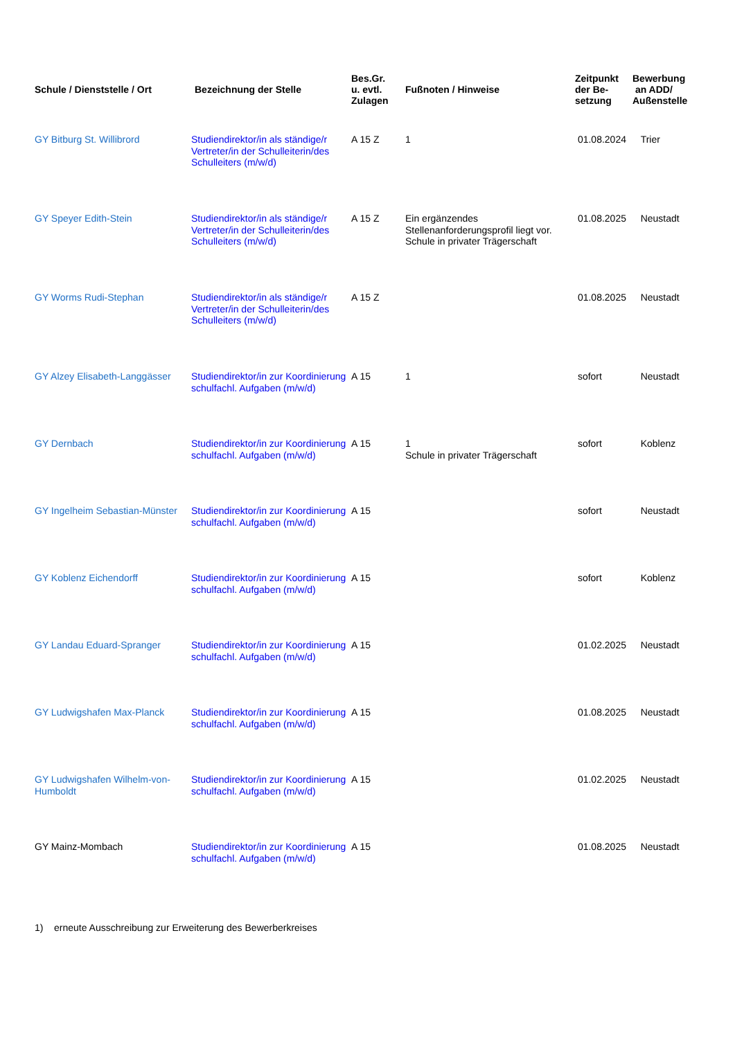| Schule / Dienststelle / Ort | Bezeichnung der Stelle | Bes.Gr. u. evtl. Zulagen | Fußnoten / Hinweise | Zeitpunkt der Be- setzung | Bewerbung an ADD/ Außenstelle |
| --- | --- | --- | --- | --- | --- |
| GY Bitburg St. Willibrord | Studiendirektor/in als ständige/r Vertreter/in der Schulleiterin/des Schulleiters (m/w/d) | A 15 Z | 1 | 01.08.2024 | Trier |
| GY Speyer Edith-Stein | Studiendirektor/in als ständige/r Vertreter/in der Schulleiterin/des Schulleiters (m/w/d) | A 15 Z | Ein ergänzendes Stellenanforderungsprofil liegt vor. Schule in privater Trägerschaft | 01.08.2025 | Neustadt |
| GY Worms Rudi-Stephan | Studiendirektor/in als ständige/r Vertreter/in der Schulleiterin/des Schulleiters (m/w/d) | A 15 Z | | 01.08.2025 | Neustadt |
| GY Alzey Elisabeth-Langgässer | Studiendirektor/in zur Koordinierung schulfachl. Aufgaben (m/w/d) | A 15 | 1 | sofort | Neustadt |
| GY Dernbach | Studiendirektor/in zur Koordinierung schulfachl. Aufgaben (m/w/d) | A 15 | 1 Schule in privater Trägerschaft | sofort | Koblenz |
| GY Ingelheim Sebastian-Münster | Studiendirektor/in zur Koordinierung schulfachl. Aufgaben (m/w/d) | A 15 | | sofort | Neustadt |
| GY Koblenz Eichendorff | Studiendirektor/in zur Koordinierung schulfachl. Aufgaben (m/w/d) | A 15 | | sofort | Koblenz |
| GY Landau Eduard-Spranger | Studiendirektor/in zur Koordinierung schulfachl. Aufgaben (m/w/d) | A 15 | | 01.02.2025 | Neustadt |
| GY Ludwigshafen Max-Planck | Studiendirektor/in zur Koordinierung schulfachl. Aufgaben (m/w/d) | A 15 | | 01.08.2025 | Neustadt |
| GY Ludwigshafen Wilhelm-von-Humboldt | Studiendirektor/in zur Koordinierung schulfachl. Aufgaben (m/w/d) | A 15 | | 01.02.2025 | Neustadt |
| GY Mainz-Mombach | Studiendirektor/in zur Koordinierung schulfachl. Aufgaben (m/w/d) | A 15 | | 01.08.2025 | Neustadt |
1) erneute Ausschreibung zur Erweiterung des Bewerberkreises